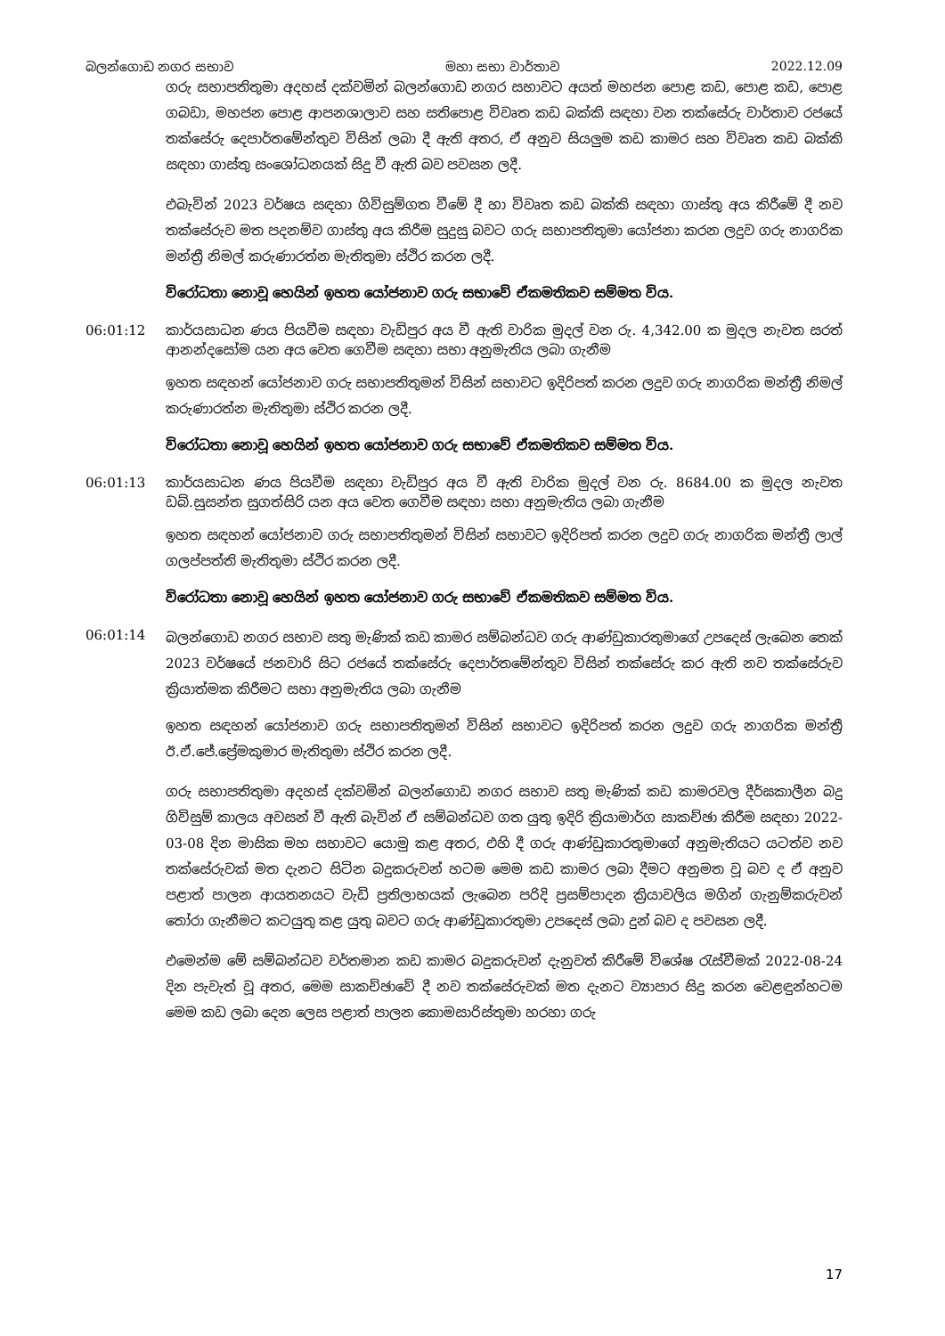බලන්ගොඩ නගර සභාව මහා සභා වාර්තාව 2022.12.09
ගරු සභාපතිතුමා අදහස් දක්වමින් බලන්ගොඩ නගර සභාවට අයත් මහජන පොළ කඩ, පොළ කඩ, පොළ ගබඩා, මහජන පොළ ආපනශාලාව සහ සතිපොළ විවෘත කඩ බක්කි සඳහා වන තක්සේරු වාර්තාව රජයේ තක්සේරු දෙපාර්තමේන්තුව විසින් ලබා දී ඇති අතර, ඒ අනුව සියලුම කඩ කාමර සහ විවෘත කඩ බක්කි සඳහා ගාස්තු සංශෝධනයක් සිදු වී ඇති බව පවසන ලදී.
එබැවින් 2023 වර්ෂය සඳහා ගිවිසුම්ගත වීමේ දී හා විවෘත කඩ බක්කි සඳහා ගාස්තු අය කිරීමේ දී නව තක්සේරුව මත පදනම්ව ගාස්තු අය කිරීම සුදුසු බවට ගරු සභාපතිතුමා යෝජනා කරන ලදුව ගරු නාගරික මන්ත්‍රී නිමල් කරුණාරත්න මැතිතුමා ස්ථිර කරන ලදී.
විරෝධතා නොවූ හෙයින් ඉහත යෝජනාව ගරු සභාවේ ඒකමතිකව සම්මත විය.
06:01:12 කාර්යසාධන ණය පියවීම සඳහා වැඩිපුර අය වී ඇති වාරික මුදල් වන රු. 4,342.00 ක මුදල නැවත සරත් ආනන්දසෝම යන අය වෙත ගෙවීම සඳහා සභා අනුමැතිය ලබා ගැනීම
ඉහත සඳහන් යෝජනාව ගරු සභාපතිතුමන් විසින් සභාවට ඉදිරිපත් කරන ලදුව ගරු නාගරික මන්ත්‍රී නිමල් කරුණාරත්න මැතිතුමා ස්ථිර කරන ලදී.
විරෝධතා නොවූ හෙයින් ඉහත යෝජනාව ගරු සභාවේ ඒකමතිකව සම්මත විය.
06:01:13 කාර්යසාධන ණය පියවීම සඳහා වැඩිපුර අය වී ඇති වාරික මුදල් වන රු. 8684.00 ක මුදල නැවත ඩබ්.සුසන්ත සුගත්සිරි යන අය වෙත ගෙවීම සඳහා සභා අනුමැතිය ලබා ගැනීම
ඉහත සඳහන් යෝජනාව ගරු සභාපතිතුමන් විසින් සභාවට ඉදිරිපත් කරන ලදුව ගරු නාගරික මන්ත්‍රී ලාල් ගලප්පත්ති මැතිතුමා ස්ථිර කරන ලදී.
විරෝධතා නොවූ හෙයින් ඉහත යෝජනාව ගරු සභාවේ ඒකමතිකව සම්මත විය.
06:01:14
බලන්ගොඩ නගර සභාව සතු මැණික් කඩ කාමර සම්බන්ධව ගරු ආණ්ඩුකාරතුමාගේ උපදෙස් ලැබෙන තෙක් 2023 වර්ෂයේ ජනවාරි සිට රජයේ තක්සේරු දෙපාර්තමේන්තුව විසින් තක්සේරු කර ඇති නව තක්සේරුව ක්‍රියාත්මක කිරීමට සභා අනුමැතිය ලබා ගැනීම
ඉහත සඳහන් යෝජනාව ගරු සභාපතිතුමන් විසින් සභාවට ඉදිරිපත් කරන ලදුව ගරු නාගරික මන්ත්‍රී ඊ.ඒ.ජේ.ප්‍රේමකුමාර මැතිතුමා ස්ථිර කරන ලදී.
ගරු සභාපතිතුමා අදහස් දක්වමින් බලන්ගොඩ නගර සභාව සතු මැණික් කඩ කාමරවල දීර්ඝකාලීන බදු ගිවිසුම් කාලය අවසන් වී ඇති බැවින් ඒ සම්බන්ධව ගත යුතු ඉදිරි ක්‍රියාමාර්ග සාකච්ඡා කිරීම සඳහා 2022-03-08 දින මාසික මහ සභාවට යොමු කළ අතර, එහි දී ගරු ආණ්ඩුකාරතුමාගේ අනුමැතියට යටත්ව නව තක්සේරුවක් මත දැනට සිටින බදුකරුවන් හටම මෙම කඩ කාමර ලබා දීමට අනුමත වූ බව ද ඒ අනුව පළාත් පාලන ආයතනයට වැඩි ප්‍රතිලාභයක් ලැබෙන පරිදි ප්‍රසම්පාදන ක්‍රියාවලිය මගින් ගැනුම්කරුවන් තෝරා ගැනීමට කටයුතු කළ යුතු බවට ගරු ආණ්ඩුකාරතුමා උපදෙස් ලබා දුන් බව ද පවසන ලදී.
එමෙන්ම මේ සම්බන්ධව වර්තමාන කඩ කාමර බදුකරුවන් දැනුවත් කිරීමේ විශේෂ රැස්වීමක් 2022-08-24 දින පැවැත් වූ අතර, මෙම සාකච්ඡාවේ දී නව තක්සේරුවක් මත දැනට ව්‍යාපාර සිදු කරන වෙළඳුන්හටම මෙම කඩ ලබා දෙන ලෙස පළාත් පාලන කොමසාරිස්තුමා හරහා ගරු
17